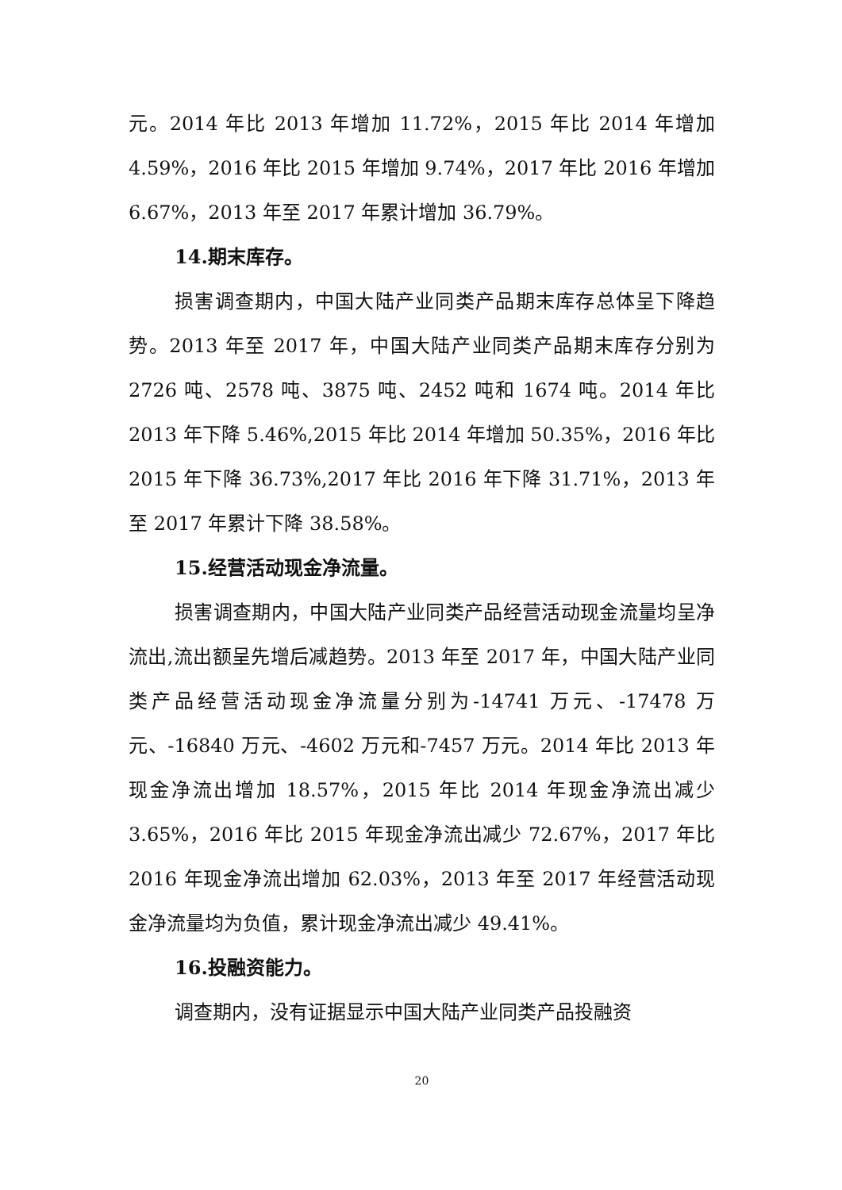元。2014 年比 2013 年增加 11.72%，2015 年比 2014 年增加 4.59%，2016 年比 2015 年增加 9.74%，2017 年比 2016 年增加 6.67%，2013 年至 2017 年累计增加 36.79%。
14.期末库存。
损害调查期内，中国大陆产业同类产品期末库存总体呈下降趋势。2013 年至 2017 年，中国大陆产业同类产品期末库存分别为 2726 吨、2578 吨、3875 吨、2452 吨和 1674 吨。2014 年比 2013 年下降 5.46%,2015 年比 2014 年增加 50.35%，2016 年比 2015 年下降 36.73%,2017 年比 2016 年下降 31.71%，2013 年至 2017 年累计下降 38.58%。
15.经营活动现金净流量。
损害调查期内，中国大陆产业同类产品经营活动现金流量均呈净流出,流出额呈先增后减趋势。2013 年至 2017 年，中国大陆产业同类产品经营活动现金净流量分别为-14741 万元、-17478 万元、-16840 万元、-4602 万元和-7457 万元。2014 年比 2013 年现金净流出增加 18.57%，2015 年比 2014 年现金净流出减少 3.65%，2016 年比 2015 年现金净流出减少 72.67%，2017 年比 2016 年现金净流出增加 62.03%，2013 年至 2017 年经营活动现金净流量均为负值，累计现金净流出减少 49.41%。
16.投融资能力。
调查期内，没有证据显示中国大陆产业同类产品投融资
20